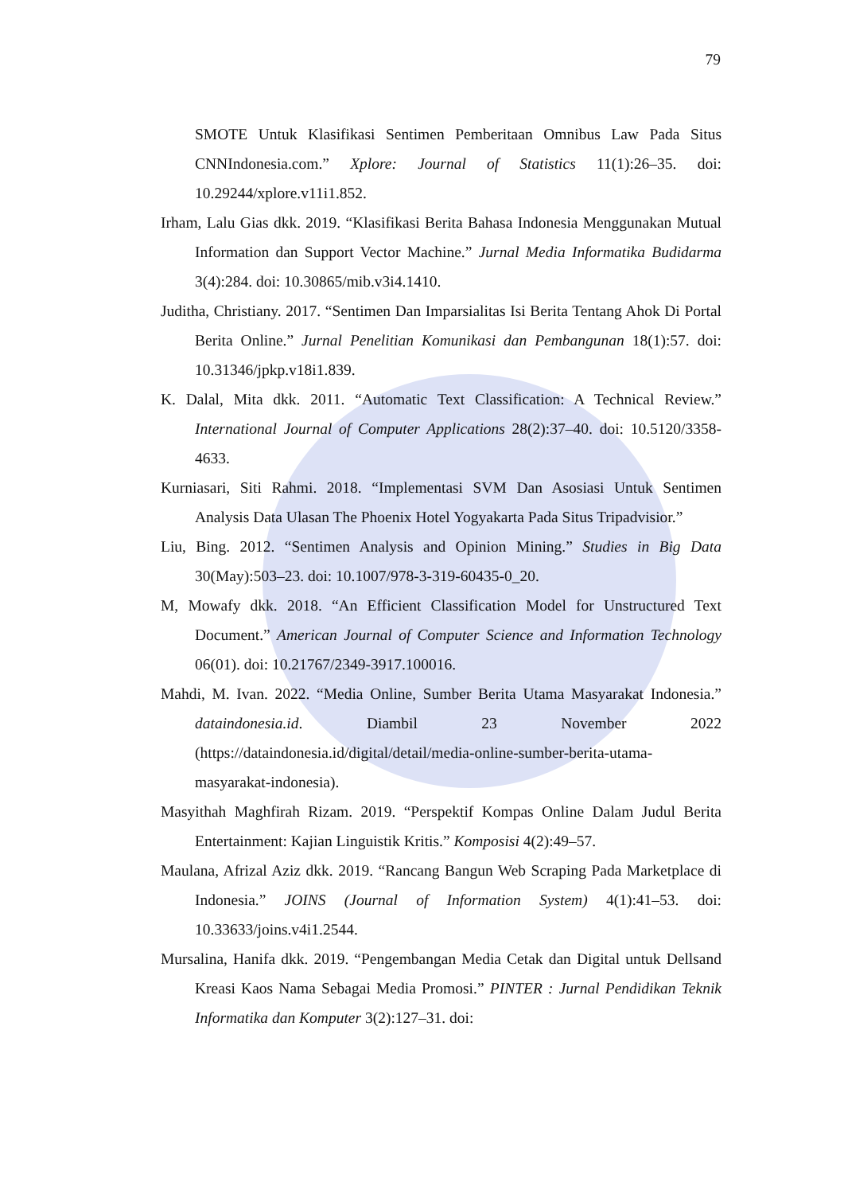79
SMOTE Untuk Klasifikasi Sentimen Pemberitaan Omnibus Law Pada Situs CNNIndonesia.com.” Xplore: Journal of Statistics 11(1):26–35. doi: 10.29244/xplore.v11i1.852.
Irham, Lalu Gias dkk. 2019. “Klasifikasi Berita Bahasa Indonesia Menggunakan Mutual Information dan Support Vector Machine.” Jurnal Media Informatika Budidarma 3(4):284. doi: 10.30865/mib.v3i4.1410.
Juditha, Christiany. 2017. “Sentimen Dan Imparsialitas Isi Berita Tentang Ahok Di Portal Berita Online.” Jurnal Penelitian Komunikasi dan Pembangunan 18(1):57. doi: 10.31346/jpkp.v18i1.839.
K. Dalal, Mita dkk. 2011. “Automatic Text Classification: A Technical Review.” International Journal of Computer Applications 28(2):37–40. doi: 10.5120/3358-4633.
Kurniasari, Siti Rahmi. 2018. “Implementasi SVM Dan Asosiasi Untuk Sentimen Analysis Data Ulasan The Phoenix Hotel Yogyakarta Pada Situs Tripadvisior.”
Liu, Bing. 2012. “Sentimen Analysis and Opinion Mining.” Studies in Big Data 30(May):503–23. doi: 10.1007/978-3-319-60435-0_20.
M, Mowafy dkk. 2018. “An Efficient Classification Model for Unstructured Text Document.” American Journal of Computer Science and Information Technology 06(01). doi: 10.21767/2349-3917.100016.
Mahdi, M. Ivan. 2022. “Media Online, Sumber Berita Utama Masyarakat Indonesia.” dataindonesia.id. Diambil 23 November 2022 (https://dataindonesia.id/digital/detail/media-online-sumber-berita-utama-masyarakat-indonesia).
Masyithah Maghfirah Rizam. 2019. “Perspektif Kompas Online Dalam Judul Berita Entertainment: Kajian Linguistik Kritis.” Komposisi 4(2):49–57.
Maulana, Afrizal Aziz dkk. 2019. “Rancang Bangun Web Scraping Pada Marketplace di Indonesia.” JOINS (Journal of Information System) 4(1):41–53. doi: 10.33633/joins.v4i1.2544.
Mursalina, Hanifa dkk. 2019. “Pengembangan Media Cetak dan Digital untuk Dellsand Kreasi Kaos Nama Sebagai Media Promosi.” PINTER : Jurnal Pendidikan Teknik Informatika dan Komputer 3(2):127–31. doi: